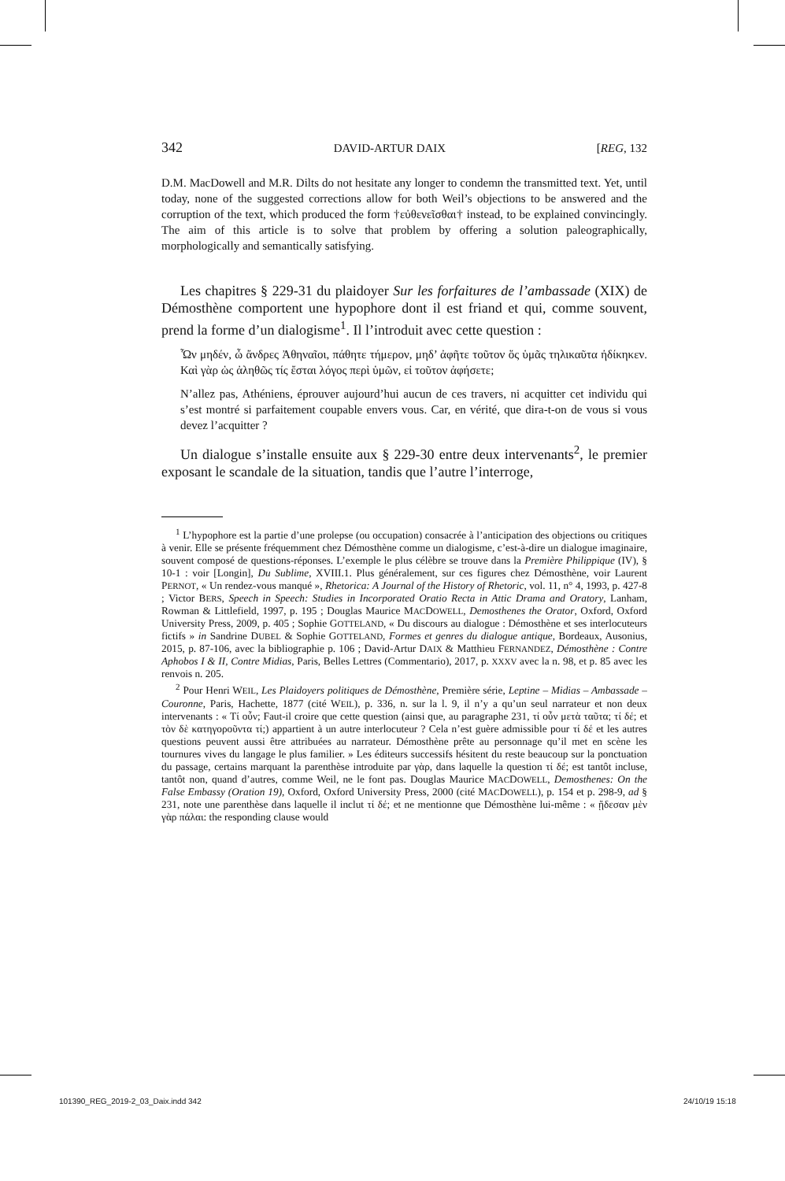342 DAVID-ARTUR DAIX [REG, 132
D.M. MacDowell and M.R. Dilts do not hesitate any longer to condemn the transmitted text. Yet, until today, none of the suggested corrections allow for both Weil’s objections to be answered and the corruption of the text, which produced the form †εὐθενεῖσθαι† instead, to be explained convincingly. The aim of this article is to solve that problem by offering a solution paleographically, morphologically and semantically satisfying.
Les chapitres § 229-31 du plaidoyer Sur les forfaitures de l’ambassade (XIX) de Démosthène comportent une hypophore dont il est friand et qui, comme souvent, prend la forme d’un dialogisme<sup>1</sup>. Il l’introduit avec cette question :
Ὧν μηδέν, ὦ ἄνδρες Ἀθηναῖοι, πάθητε τήμερον, μηδ’ ἀφῆτε τοῦτον ὅς ὑμᾶς τηλικαῦτα ἠδίκηκεν. Καὶ γὰρ ὡς ἀληθῶς τίς ἔσται λόγος περὶ ὑμῶν, εἰ τοῦτον ἀφήσετε;
N’allez pas, Athéniens, éprouver aujourd’hui aucun de ces travers, ni acquitter cet individu qui s’est montré si parfaitement coupable envers vous. Car, en vérité, que dira-t-on de vous si vous devez l’acquitter ?
Un dialogue s’installe ensuite aux § 229-30 entre deux intervenants<sup>2</sup>, le premier exposant le scandale de la situation, tandis que l’autre l’interroge,
<sup>1</sup> L’hypophore est la partie d’une prolepse (ou occupation) consacrée à l’anticipation des objections ou critiques à venir. Elle se présente fréquemment chez Démosthène comme un dialogisme, c’est-à-dire un dialogue imaginaire, souvent composé de questions-réponses. L’exemple le plus célèbre se trouve dans la Première Philippique (IV), § 10-1 : voir [Longin], Du Sublime, XVIII.1. Plus généralement, sur ces figures chez Démosthène, voir Laurent PERNOT, « Un rendez-vous manqué », Rhetorica: A Journal of the History of Rhetoric, vol. 11, n° 4, 1993, p. 427-8 ; Victor BERS, Speech in Speech: Studies in Incorporated Oratio Recta in Attic Drama and Oratory, Lanham, Rowman & Littlefield, 1997, p. 195 ; Douglas Maurice MACDOWELL, Demosthenes the Orator, Oxford, Oxford University Press, 2009, p. 405 ; Sophie GOTTELAND, « Du discours au dialogue : Démosthène et ses interlocuteurs fictifs » in Sandrine DUBEL & Sophie GOTTELAND, Formes et genres du dialogue antique, Bordeaux, Ausonius, 2015, p. 87-106, avec la bibliographie p. 106 ; David-Artur DAIX & Matthieu FERNANDEZ, Démosthène : Contre Aphobos I & II, Contre Midias, Paris, Belles Lettres (Commentario), 2017, p. XXXV avec la n. 98, et p. 85 avec les renvois n. 205.
<sup>2</sup> Pour Henri WEIL, Les Plaidoyers politiques de Démosthène, Première série, Leptine – Midias – Ambassade – Couronne, Paris, Hachette, 1877 (cité WEIL), p. 336, n. sur la l. 9, il n’y a qu’un seul narrateur et non deux intervenants : « Τί οὖν; Faut-il croire que cette question (ainsi que, au paragraphe 231, τί οὖν μετὰ ταῦτα; τί δέ; et τὸν δὲ κατηγοροῦντα τί;) appartient à un autre interlocuteur ? Cela n’est guère admissible pour τί δέ et les autres questions peuvent aussi être attribuées au narrateur. Démosthène prête au personnage qu’il met en scène les tournures vives du langage le plus familier. » Les éditeurs successifs hésitent du reste beaucoup sur la ponctuation du passage, certains marquant la parenthèse introduite par γὰρ, dans laquelle la question τί δέ; est tantôt incluse, tantôt non, quand d’autres, comme Weil, ne le font pas. Douglas Maurice MACDOWELL, Demosthenes: On the False Embassy (Oration 19), Oxford, Oxford University Press, 2000 (cité MACDOWELL), p. 154 et p. 298-9, ad § 231, note une parenthèse dans laquelle il inclut τί δέ; et ne mentionne que Démosthène lui-même : « ᾔδεσαν μὲν γὰρ πάλαι: the responding clause would
101390_REG_2019-2_03_Daix.indd 342
24/10/19 15:18